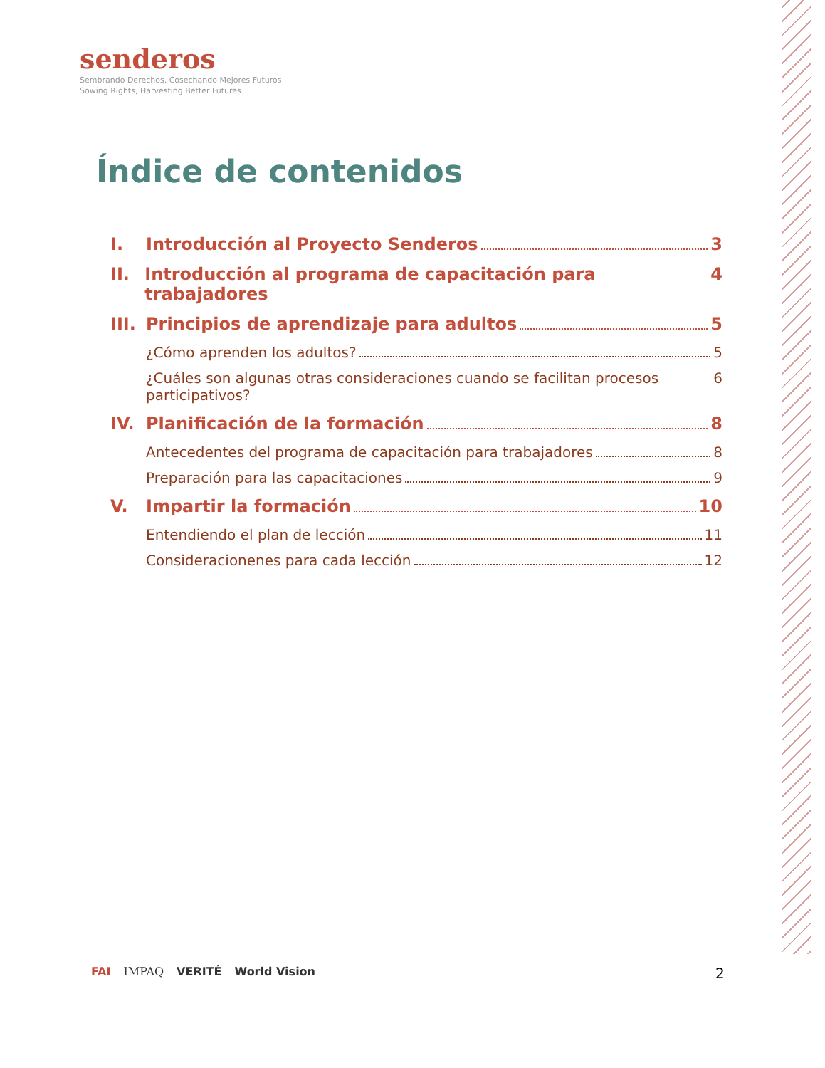senderos
Sembrando Derechos, Cosechando Mejores Futuros
Sowing Rights, Harvesting Better Futures
Índice de contenidos
I. Introducción al Proyecto Senderos 3
II. Introducción al programa de capacitación para trabajadores 4
III. Principios de aprendizaje para adultos 5
¿Cómo aprenden los adultos? 5
¿Cuáles son algunas otras consideraciones cuando se facilitan procesos participativos? 6
IV. Planificación de la formación 8
Antecedentes del programa de capacitación para trabajadores 8
Preparación para las capacitaciones 9
V. Impartir la formación 10
Entendiendo el plan de lección 11
Consideracionenes para cada lección 12
FAI IMPAQ VERITÉ World Vision 2